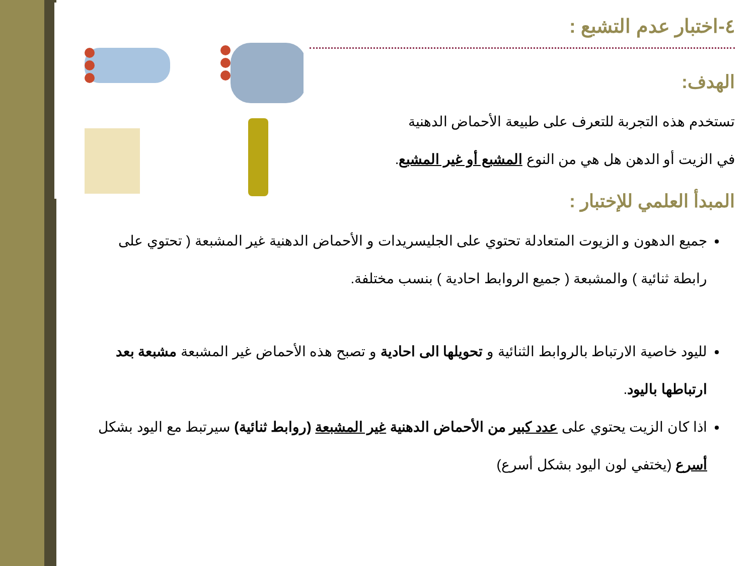٤-اختبار عدم التشبع :
الهدف:
تستخدم هذه التجربة للتعرف على طبيعة الأحماض الدهنية
في الزيت أو الدهن هل هي من النوع المشبع أو غير المشبع.
المبدأ العلمي للإختبار :
جميع الدهون و الزيوت المتعادلة تحتوي على الجليسريدات و الأحماض الدهنية غير المشبعة ( تحتوي على رابطة ثنائية ) والمشبعة ( جميع الروابط احادية ) بنسب مختلفة.
لليود خاصية الارتباط بالروابط الثنائية و تحويلها الى احادية و تصبح هذه الأحماض غير المشبعة مشبعة بعد ارتباطها باليود.
اذا كان الزيت يحتوي على عدد كبير من الأحماض الدهنية غير المشبعة (روابط ثنائية) سيرتبط مع اليود بشكل أسرع (يختفي لون اليود بشكل أسرع)